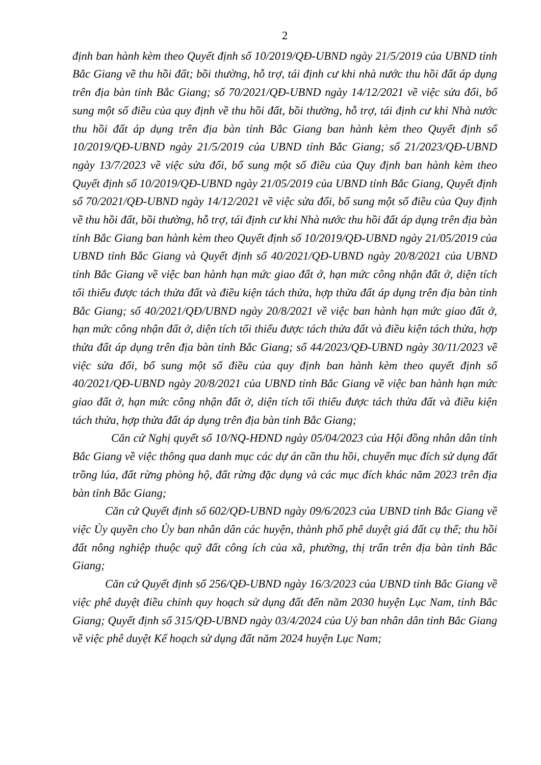2
định ban hành kèm theo Quyết định số 10/2019/QĐ-UBND ngày 21/5/2019 của UBND tỉnh Bắc Giang về thu hồi đất; bồi thường, hỗ trợ, tái định cư khi nhà nước thu hồi đất áp dụng trên địa bàn tỉnh Bắc Giang; số 70/2021/QĐ-UBND ngày 14/12/2021 về việc sửa đổi, bổ sung một số điều của quy định về thu hồi đất, bồi thường, hỗ trợ, tái định cư khi Nhà nước thu hồi đất áp dụng trên địa bàn tỉnh Bắc Giang ban hành kèm theo Quyết định số 10/2019/QĐ-UBND ngày 21/5/2019 của UBND tỉnh Bắc Giang; số 21/2023/QĐ-UBND ngày 13/7/2023 về việc sửa đổi, bổ sung một số điều của Quy định ban hành kèm theo Quyết định số 10/2019/QĐ-UBND ngày 21/05/2019 của UBND tỉnh Bắc Giang, Quyết định số 70/2021/QĐ-UBND ngày 14/12/2021 về việc sửa đổi, bổ sung một số điều của Quy định về thu hồi đất, bồi thường, hỗ trợ, tái định cư khi Nhà nước thu hồi đất áp dụng trên địa bàn tỉnh Bắc Giang ban hành kèm theo Quyết định số 10/2019/QĐ-UBND ngày 21/05/2019 của UBND tỉnh Bắc Giang và Quyết định số 40/2021/QĐ-UBND ngày 20/8/2021 của UBND tỉnh Bắc Giang về việc ban hành hạn mức giao đất ở, hạn mức công nhận đất ở, diện tích tối thiểu được tách thửa đất và điều kiện tách thửa, hợp thửa đất áp dụng trên địa bàn tỉnh Bắc Giang; số 40/2021/QĐ/UBND ngày 20/8/2021 về việc ban hành hạn mức giao đất ở, hạn mức công nhận đất ở, diện tích tối thiểu được tách thửa đất và điều kiện tách thửa, hợp thửa đất áp dụng trên địa bàn tỉnh Bắc Giang; số 44/2023/QĐ-UBND ngày 30/11/2023 về việc sửa đổi, bổ sung một số điều của quy định ban hành kèm theo quyết định số 40/2021/QĐ-UBND ngày 20/8/2021 của UBND tỉnh Bắc Giang về việc ban hành hạn mức giao đất ở, hạn mức công nhận đất ở, diện tích tối thiểu được tách thửa đất và điều kiện tách thửa, hợp thửa đất áp dụng trên địa bàn tỉnh Bắc Giang;
Căn cứ Nghị quyết số 10/NQ-HĐND ngày 05/04/2023 của Hội đồng nhân dân tỉnh Bắc Giang về việc thông qua danh mục các dự án cần thu hồi, chuyển mục đích sử dụng đất trồng lúa, đất rừng phòng hộ, đất rừng đặc dụng và các mục đích khác năm 2023 trên địa bàn tỉnh Bắc Giang;
Căn cứ Quyết định số 602/QĐ-UBND ngày 09/6/2023 của UBND tỉnh Bắc Giang về việc Ủy quyền cho Ủy ban nhân dân các huyện, thành phố phê duyệt giá đất cụ thể; thu hồi đất nông nghiệp thuộc quỹ đất công ích của xã, phường, thị trấn trên địa bàn tỉnh Bắc Giang;
Căn cứ Quyết định số 256/QĐ-UBND ngày 16/3/2023 của UBND tỉnh Bắc Giang về việc phê duyệt điều chỉnh quy hoạch sử dụng đất đến năm 2030 huyện Lục Nam, tỉnh Bắc Giang; Quyết định số 315/QĐ-UBND ngày 03/4/2024 của Uỷ ban nhân dân tỉnh Bắc Giang về việc phê duyệt Kế hoạch sử dụng đất năm 2024 huyện Lục Nam;